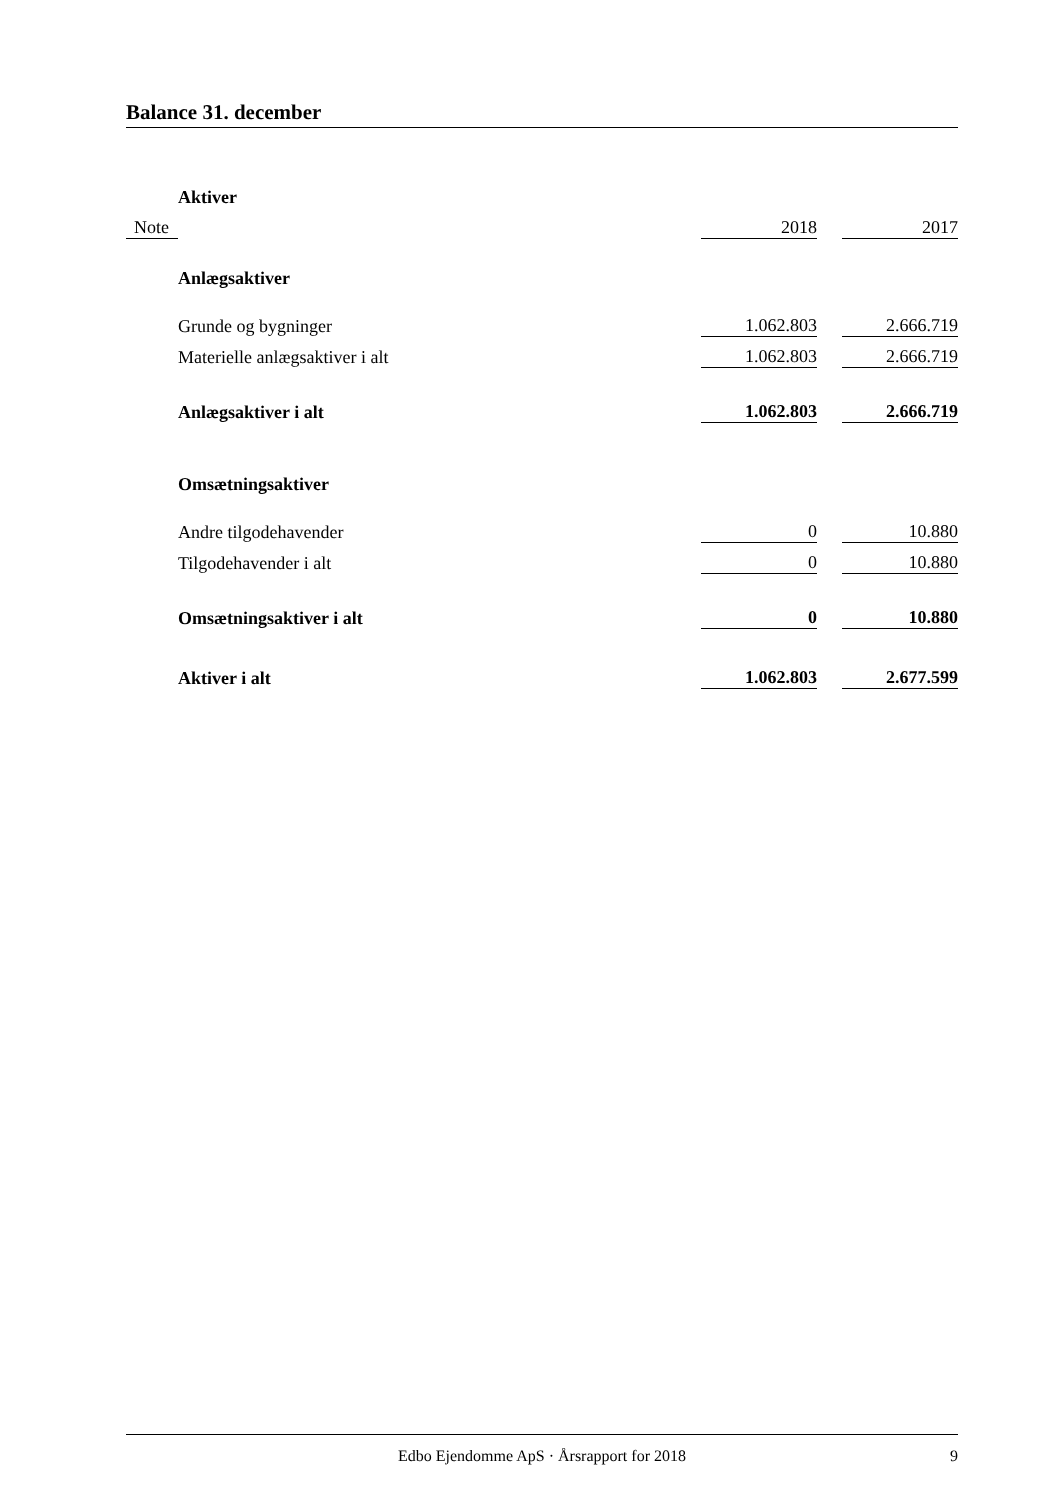Balance 31. december
| | Aktiver | | | |
| Note | | 2018 | | 2017 |
| | Anlægsaktiver | | | |
| | Grunde og bygninger | 1.062.803 | | 2.666.719 |
| | Materielle anlægsaktiver i alt | 1.062.803 | | 2.666.719 |
| | Anlægsaktiver i alt | 1.062.803 | | 2.666.719 |
| | Omsætningsaktiver | | | |
| | Andre tilgodehavender | 0 | | 10.880 |
| | Tilgodehavender i alt | 0 | | 10.880 |
| | Omsætningsaktiver i alt | 0 | | 10.880 |
| | Aktiver i alt | 1.062.803 | | 2.677.599 |
Edbo Ejendomme ApS · Årsrapport for 2018 9